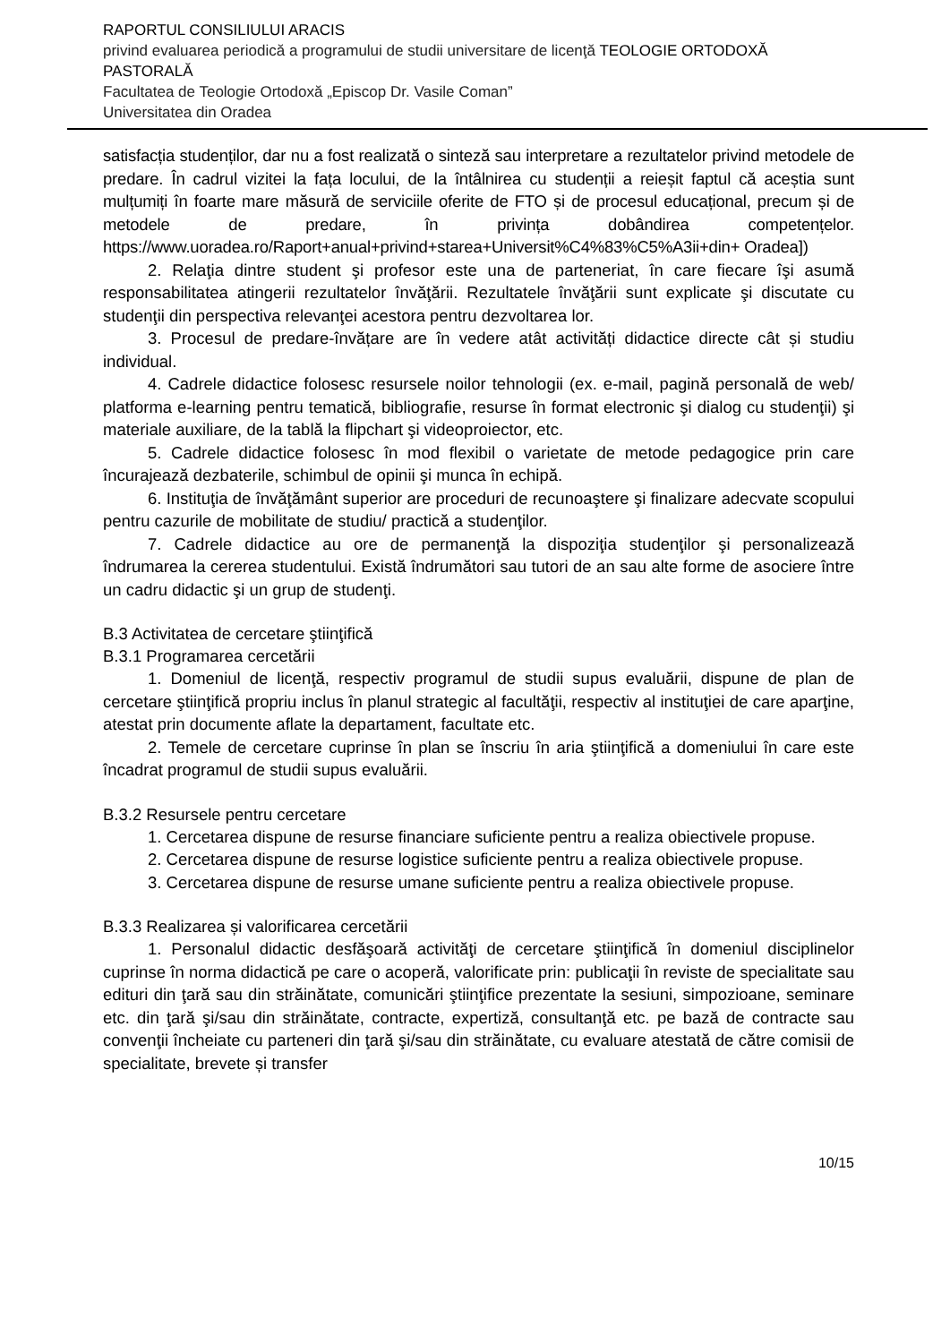RAPORTUL CONSILIULUI ARACIS
privind evaluarea periodică a programului de studii universitare de licenţă TEOLOGIE ORTODOXĂ PASTORALĂ
Facultatea de Teologie Ortodoxă „Episcop Dr. Vasile Coman”
Universitatea din Oradea
satisfacția studenților, dar nu a fost realizată o sinteză sau interpretare a rezultatelor privind metodele de predare. În cadrul vizitei la fața locului, de la întâlnirea cu studenții a reieșit faptul că aceștia sunt mulțumiți în foarte mare măsură de serviciile oferite de FTO și de procesul educațional, precum și de metodele de predare, în privința dobândirea competențelor. https://www.uoradea.ro/Raport+anual+privind+starea+Universit%C4%83%C5%A3ii+din+ Oradea])
2. Relaţia dintre student şi profesor este una de parteneriat, în care fiecare îşi asumă responsabilitatea atingerii rezultatelor învăţării. Rezultatele învăţării sunt explicate şi discutate cu studenţii din perspectiva relevanţei acestora pentru dezvoltarea lor.
3. Procesul de predare-învățare are în vedere atât activități didactice directe cât și studiu individual.
4. Cadrele didactice folosesc resursele noilor tehnologii (ex. e-mail, pagină personală de web/ platforma e-learning pentru tematică, bibliografie, resurse în format electronic şi dialog cu studenţii) şi materiale auxiliare, de la tablă la flipchart şi videoproiector, etc.
5. Cadrele didactice folosesc în mod flexibil o varietate de metode pedagogice prin care încurajează dezbaterile, schimbul de opinii şi munca în echipă.
6. Instituţia de învăţământ superior are proceduri de recunoaştere şi finalizare adecvate scopului pentru cazurile de mobilitate de studiu/ practică a studenţilor.
7. Cadrele didactice au ore de permanenţă la dispoziţia studenţilor şi personalizează îndrumarea la cererea studentului. Există îndrumători sau tutori de an sau alte forme de asociere între un cadru didactic şi un grup de studenţi.
B.3 Activitatea de cercetare ştiinţifică
B.3.1 Programarea cercetării
1. Domeniul de licenţă, respectiv programul de studii supus evaluării, dispune de plan de cercetare ştiinţifică propriu inclus în planul strategic al facultăţii, respectiv al instituţiei de care aparţine, atestat prin documente aflate la departament, facultate etc.
2. Temele de cercetare cuprinse în plan se înscriu în aria ştiinţifică a domeniului în care este încadrat programul de studii supus evaluării.
B.3.2 Resursele pentru cercetare
1. Cercetarea dispune de resurse financiare suficiente pentru a realiza obiectivele propuse.
2. Cercetarea dispune de resurse logistice suficiente pentru a realiza obiectivele propuse.
3. Cercetarea dispune de resurse umane suficiente pentru a realiza obiectivele propuse.
B.3.3 Realizarea și valorificarea cercetării
1. Personalul didactic desfăşoară activităţi de cercetare ştiinţifică în domeniul disciplinelor cuprinse în norma didactică pe care o acoperă, valorificate prin: publicaţii în reviste de specialitate sau edituri din ţară sau din străinătate, comunicări ştiinţifice prezentate la sesiuni, simpozioane, seminare etc. din ţară şi/sau din străinătate, contracte, expertiză, consultanţă etc. pe bază de contracte sau convenţii încheiate cu parteneri din ţară şi/sau din străinătate, cu evaluare atestată de către comisii de specialitate, brevete și transfer
10/15